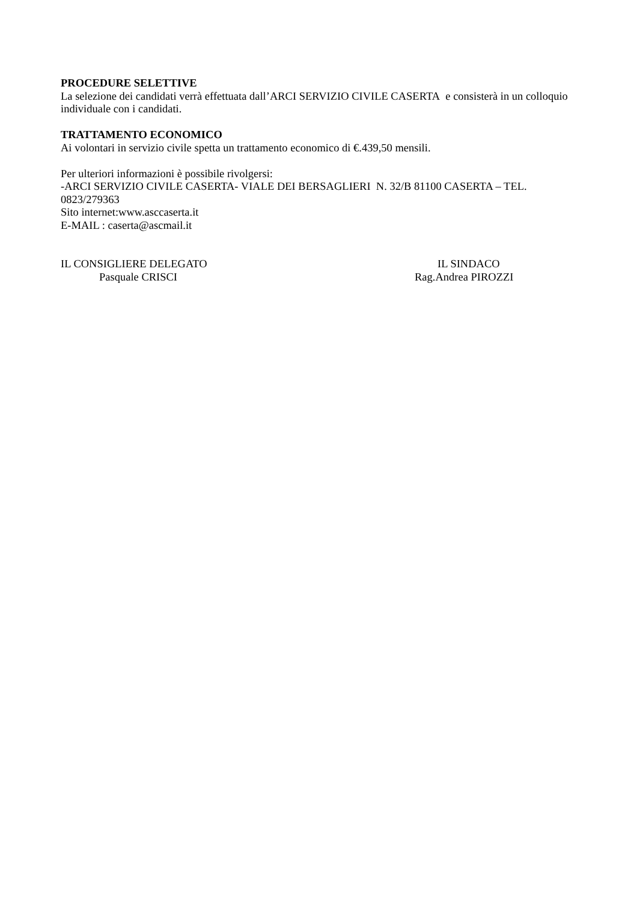PROCEDURE SELETTIVE
La selezione dei candidati verrà effettuata dall’ARCI SERVIZIO CIVILE CASERTA e consisterà in un colloquio individuale con i candidati.
TRATTAMENTO ECONOMICO
Ai volontari in servizio civile spetta un trattamento economico di €.439,50 mensili.
Per ulteriori informazioni è possibile rivolgersi:
-ARCI SERVIZIO CIVILE CASERTA- VIALE DEI BERSAGLIERI N. 32/B 81100 CASERTA – TEL. 0823/279363
Sito internet:www.asccaserta.it
E-MAIL : caserta@ascmail.it
IL CONSIGLIERE DELEGATO
Pasquale CRISCI
IL SINDACO
Rag.Andrea PIROZZI